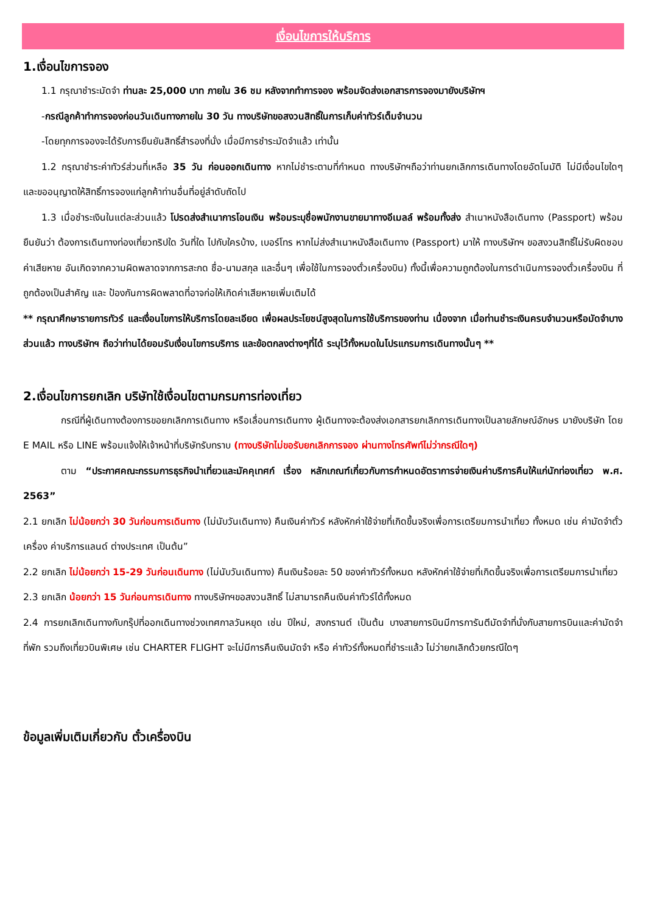เงื่อนไขการให้บริการ
1.เงื่อนไขการจอง
1.1 กรุณาชำระมัดจำ ท่านละ 25,000 บาท ภายใน 36 ชม หลังจากทำการจอง พร้อมจัดส่งเอกสารการจองมายังบริษัทฯ
-กรณีลูกค้าทำการจองก่อนวันเดินทางภายใน 30 วัน ทางบริษัทขอสงวนสิทธิ์ในการเก็บค่าทัวร์เต็มจำนวน
-โดยทุกการจองจะได้รับการยืนยันสิทธิ์สำรองที่นั่ง เมื่อมีการชำระมัดจำแล้ว เท่านั้น
1.2 กรุณาชำระค่าทัวร์ส่วนที่เหลือ 35 วัน ก่อนออกเดินทาง หากไม่ชำระตามที่กำหนด ทางบริษัทฯถือว่าท่านยกเลิกการเดินทางโดยอัตโนมัติ ไม่มีเงื่อนไขใดๆ และขออนุญาตให้สิทธิ์การจองแก่ลูกค้าท่านอื่นที่อยู่ลำดับถัดไป
1.3 เมื่อชำระเงินในแต่ละส่วนแล้ว โปรดส่งสำเนาการโอนเงิน พร้อมระบุชื่อพนักงานขายมาทางอีเมลล์ พร้อมทั้งส่ง สำเนาหนังสือเดินทาง (Passport) พร้อมยืนยันว่า ต้องการเดินทางท่องเที่ยวทริปใด วันที่ใด ไปกับใครบ้าง, เบอร์โทร หากไม่ส่งสำเนาหนังสือเดินทาง (Passport) มาให้ ทางบริษัทฯ ขอสงวนสิทธิ์ไม่รับผิดชอบค่าเสียหาย อันเกิดจากความผิดพลาดจากการสะกด ชื่อ-นามสกุล และอื่นๆ เพื่อใช้ในการจองตั๋วเครื่องบิน) ทั้งนี้เพื่อความถูกต้องในการดำเนินการจองตั๋วเครื่องบิน ที่ถูกต้องเป็นสำคัญ และ ป้องกันการผิดพลาดที่อาจก่อให้เกิดค่าเสียหายเพิ่มเติมได้
** กรุณาศึกษารายการทัวร์ และเงื่อนไขการให้บริการโดยละเอียด เพื่อผลประโยชน์สูงสุดในการใช้บริการของท่าน เนื่องจาก เมื่อท่านชำระเงินครบจำนวนหรือมัดจำบางส่วนแล้ว ทางบริษัทฯ ถือว่าท่านได้ยอมรับเงื่อนไขการบริการ และข้อตกลงต่างๆที่ได้ ระบุไว้ทั้งหมดในโปรแกรมการเดินทางนั้นๆ **
2.เงื่อนไขการยกเลิก บริษัทใช้เงื่อนไขตามกรมการท่องเที่ยว
กรณีที่ผู้เดินทางต้องการขอยกเลิกการเดินทาง หรือเลื่อนการเดินทาง ผู้เดินทางจะต้องส่งเอกสารยกเลิกการเดินทางเป็นลายลักษณ์อักษร มายังบริษัท โดย E MAIL หรือ LINE พร้อมแจ้งให้เจ้าหน้าที่บริษัทรับทราบ (ทางบริษัทไม่ขอรับยกเลิกการจอง ผ่านทางโทรศัพท์ไม่ว่ากรณีใดๆ)
ตาม “ประกาศคณะกรรมการธุรกิจนำเที่ยวและมัคคุเทศก์ เรื่อง หลักเกณฑ์เกี่ยวกับการกำหนดอัตราการจ่ายเงินค่าบริการคืนให้แก่นักท่องเที่ยว พ.ศ. 2563”
2.1 ยกเลิก ไม่น้อยกว่า 30 วันก่อนการเดินทาง (ไม่นับวันเดินทาง) คืนเงินค่าทัวร์ หลังหักค่าใช้จ่ายที่เกิดขึ้นจริงเพื่อการเตรียมการนำเที่ยว ทั้งหมด เช่น ค่ามัดจำตั๋วเครื่อง ค่าบริการแลนด์ ต่างประเทศ เป็นต้น”
2.2 ยกเลิก ไม่น้อยกว่า 15-29 วันก่อนเดินทาง (ไม่นับวันเดินทาง) คืนเงินร้อยละ 50 ของค่าทัวร์ทั้งหมด หลังหักค่าใช้จ่ายที่เกิดขึ้นจริงเพื่อการเตรียมการนำเที่ยว
2.3 ยกเลิก น้อยกว่า 15 วันก่อนการเดินทาง ทางบริษัทฯขอสงวนสิทธิ์ ไม่สามารถคืนเงินค่าทัวร์ได้ทั้งหมด
2.4 การยกเลิกเดินทางกับกรุ๊ปที่ออกเดินทางช่วงเทศกาลวันหยุด เช่น ปีใหม่, สงกรานต์ เป็นต้น บางสายการบินมีการการันตีมัดจำที่นั่งกับสายการบินและค่ามัดจำที่พัก รวมถึงเที่ยวบินพิเศษ เช่น CHARTER FLIGHT จะไม่มีการคืนเงินมัดจำ หรือ ค่าทัวร์ทั้งหมดที่ชำระแล้ว ไม่ว่ายกเลิกด้วยกรณีใดๆ
ข้อมูลเพิ่มเติมเกี่ยวกับ ตั๋วเครื่องบิน